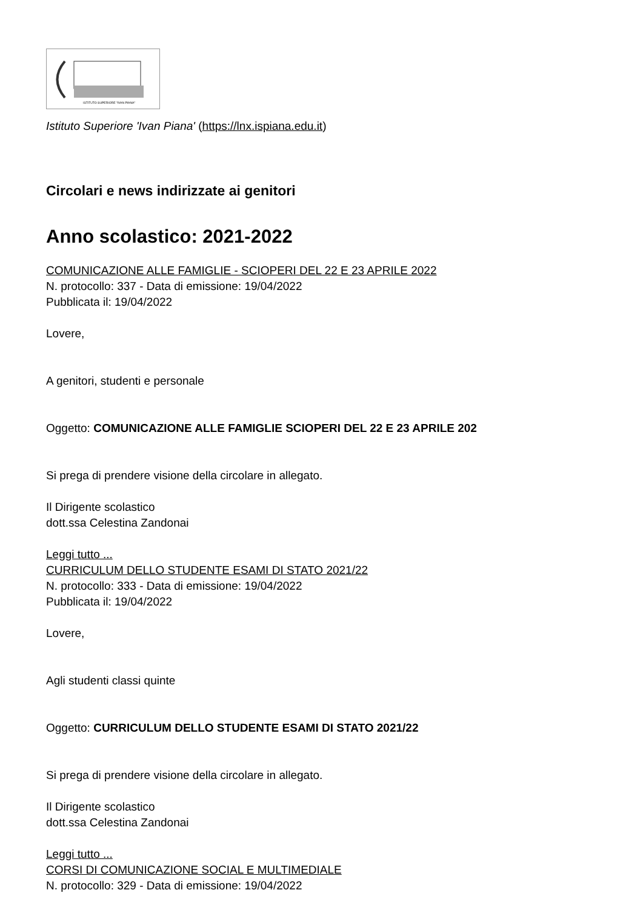ISTITUTO SUPERIORE "IVAN PIANA"
Istituto Superiore 'Ivan Piana' (https://lnx.ispiana.edu.it)
Circolari e news indirizzate ai genitori
Anno scolastico: 2021-2022
COMUNICAZIONE ALLE FAMIGLIE - SCIOPERI DEL 22 E 23 APRILE 2022
N. protocollo: 337 - Data di emissione: 19/04/2022
Pubblicata il: 19/04/2022
Lovere,
A genitori, studenti e personale
Oggetto: COMUNICAZIONE ALLE FAMIGLIE SCIOPERI DEL 22 E 23 APRILE 202
Si prega di prendere visione della circolare in allegato.
Il Dirigente scolastico
dott.ssa Celestina Zandonai
Leggi tutto ...
CURRICULUM DELLO STUDENTE ESAMI DI STATO 2021/22
N. protocollo: 333 - Data di emissione: 19/04/2022
Pubblicata il: 19/04/2022
Lovere,
Agli studenti classi quinte
Oggetto: CURRICULUM DELLO STUDENTE ESAMI DI STATO 2021/22
Si prega di prendere visione della circolare in allegato.
Il Dirigente scolastico
dott.ssa Celestina Zandonai
Leggi tutto ...
CORSI DI COMUNICAZIONE SOCIAL E MULTIMEDIALE
N. protocollo: 329 - Data di emissione: 19/04/2022